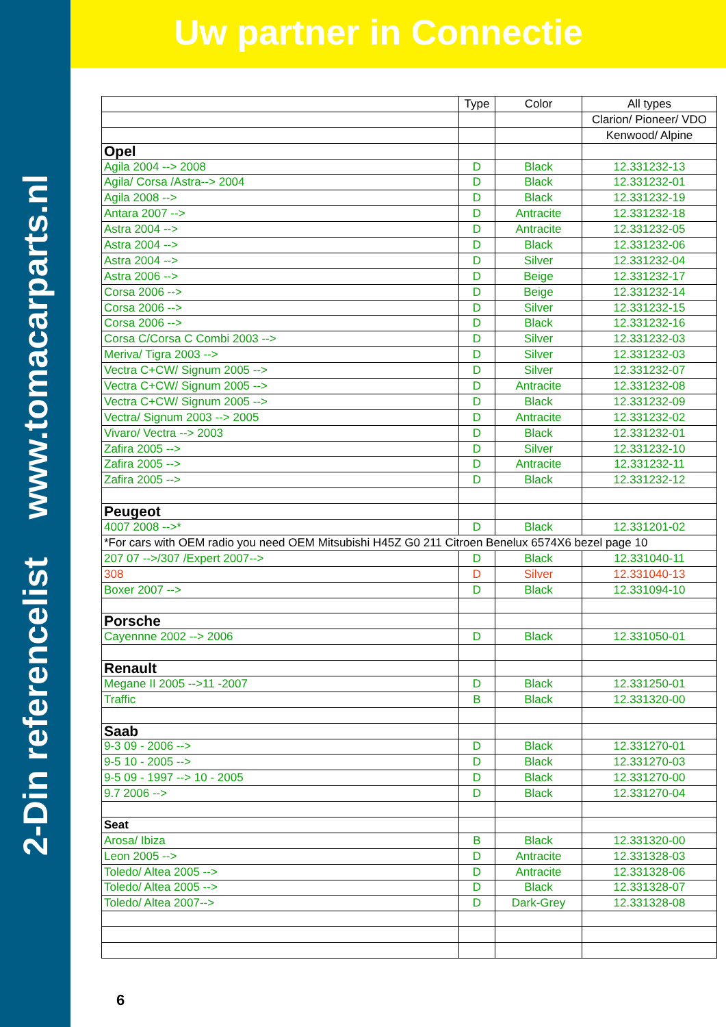2-Din referencelist www.tomacarparts.nl
Uw partner in Connectie
| | Type | Color | All types |
| --- | --- | --- | --- |
| | | | Clarion/ Pioneer/ VDO |
| | | | Kenwood/ Alpine |
| Opel | | | |
| Agila 2004 --> 2008 | D | Black | 12.331232-13 |
| Agila/ Corsa /Astra--> 2004 | D | Black | 12.331232-01 |
| Agila 2008 --> | D | Black | 12.331232-19 |
| Antara 2007 --> | D | Antracite | 12.331232-18 |
| Astra 2004 --> | D | Antracite | 12.331232-05 |
| Astra 2004 --> | D | Black | 12.331232-06 |
| Astra 2004 --> | D | Silver | 12.331232-04 |
| Astra 2006 --> | D | Beige | 12.331232-17 |
| Corsa 2006 --> | D | Beige | 12.331232-14 |
| Corsa 2006 --> | D | Silver | 12.331232-15 |
| Corsa 2006 --> | D | Black | 12.331232-16 |
| Corsa C/Corsa C Combi 2003 --> | D | Silver | 12.331232-03 |
| Meriva/ Tigra 2003 --> | D | Silver | 12.331232-03 |
| Vectra C+CW/ Signum 2005 --> | D | Silver | 12.331232-07 |
| Vectra C+CW/ Signum 2005 --> | D | Antracite | 12.331232-08 |
| Vectra C+CW/ Signum 2005 --> | D | Black | 12.331232-09 |
| Vectra/ Signum 2003 --> 2005 | D | Antracite | 12.331232-02 |
| Vivaro/ Vectra --> 2003 | D | Black | 12.331232-01 |
| Zafira 2005 --> | D | Silver | 12.331232-10 |
| Zafira 2005 --> | D | Antracite | 12.331232-11 |
| Zafira 2005 --> | D | Black | 12.331232-12 |
| Peugeot | | | |
| 4007 2008 -->* | D | Black | 12.331201-02 |
| *For cars with OEM radio you need OEM Mitsubishi H45Z G0 211 Citroen Benelux 6574X6 bezel page 10 | | | |
| 207 07 -->/307 /Expert 2007--> | D | Black | 12.331040-11 |
| 308 | D | Silver | 12.331040-13 |
| Boxer 2007 --> | D | Black | 12.331094-10 |
| Porsche | | | |
| Cayennne 2002 --> 2006 | D | Black | 12.331050-01 |
| Renault | | | |
| Megane II 2005 -->11 -2007 | D | Black | 12.331250-01 |
| Traffic | B | Black | 12.331320-00 |
| Saab | | | |
| 9-3 09 - 2006 --> | D | Black | 12.331270-01 |
| 9-5 10 - 2005 --> | D | Black | 12.331270-03 |
| 9-5 09 - 1997 --> 10 - 2005 | D | Black | 12.331270-00 |
| 9.7 2006 --> | D | Black | 12.331270-04 |
| Seat | | | |
| Arosa/ Ibiza | B | Black | 12.331320-00 |
| Leon 2005 --> | D | Antracite | 12.331328-03 |
| Toledo/ Altea 2005 --> | D | Antracite | 12.331328-06 |
| Toledo/ Altea 2005 --> | D | Black | 12.331328-07 |
| Toledo/ Altea 2007--> | D | Dark-Grey | 12.331328-08 |
6